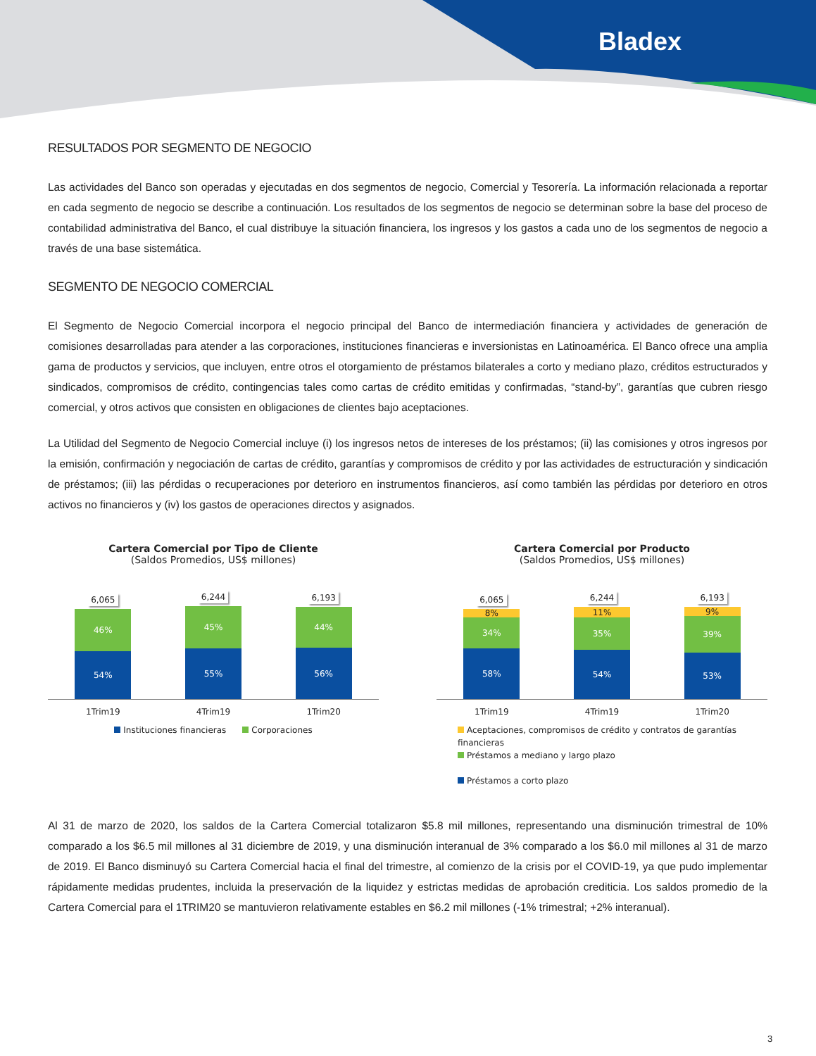Bladex
RESULTADOS POR SEGMENTO DE NEGOCIO
Las actividades del Banco son operadas y ejecutadas en dos segmentos de negocio, Comercial y Tesorería. La información relacionada a reportar en cada segmento de negocio se describe a continuación. Los resultados de los segmentos de negocio se determinan sobre la base del proceso de contabilidad administrativa del Banco, el cual distribuye la situación financiera, los ingresos y los gastos a cada uno de los segmentos de negocio a través de una base sistemática.
SEGMENTO DE NEGOCIO COMERCIAL
El Segmento de Negocio Comercial incorpora el negocio principal del Banco de intermediación financiera y actividades de generación de comisiones desarrolladas para atender a las corporaciones, instituciones financieras e inversionistas en Latinoamérica. El Banco ofrece una amplia gama de productos y servicios, que incluyen, entre otros el otorgamiento de préstamos bilaterales a corto y mediano plazo, créditos estructurados y sindicados, compromisos de crédito, contingencias tales como cartas de crédito emitidas y confirmadas, “stand-by”, garantías que cubren riesgo comercial, y otros activos que consisten en obligaciones de clientes bajo aceptaciones.
La Utilidad del Segmento de Negocio Comercial incluye (i) los ingresos netos de intereses de los préstamos; (ii) las comisiones y otros ingresos por la emisión, confirmación y negociación de cartas de crédito, garantías y compromisos de crédito y por las actividades de estructuración y sindicación de préstamos; (iii) las pérdidas o recuperaciones por deterioro en instrumentos financieros, así como también las pérdidas por deterioro en otros activos no financieros y (iv) los gastos de operaciones directos y asignados.
Cartera Comercial por Tipo de Cliente
(Saldos Promedios, US$ millones)
6,065
46%
54%
6,244
45%
55%
6,193
44%
56%
1Trim19 4Trim19 1Trim20
Instituciones financieras Corporaciones
Cartera Comercial por Producto
(Saldos Promedios, US$ millones)
6,065
8%
34%
58%
6,244
11%
35%
54%
6,193
9%
39%
53%
1Trim19 4Trim19 1Trim20
Aceptaciones, compromisos de crédito y contratos de garantías financieras
Préstamos a mediano y largo plazo
Préstamos a corto plazo
Al 31 de marzo de 2020, los saldos de la Cartera Comercial totalizaron $5.8 mil millones, representando una disminución trimestral de 10% comparado a los $6.5 mil millones al 31 diciembre de 2019, y una disminución interanual de 3% comparado a los $6.0 mil millones al 31 de marzo de 2019. El Banco disminuyó su Cartera Comercial hacia el final del trimestre, al comienzo de la crisis por el COVID-19, ya que pudo implementar rápidamente medidas prudentes, incluida la preservación de la liquidez y estrictas medidas de aprobación crediticia. Los saldos promedio de la Cartera Comercial para el 1TRIM20 se mantuvieron relativamente estables en $6.2 mil millones (-1% trimestral; +2% interanual).
3